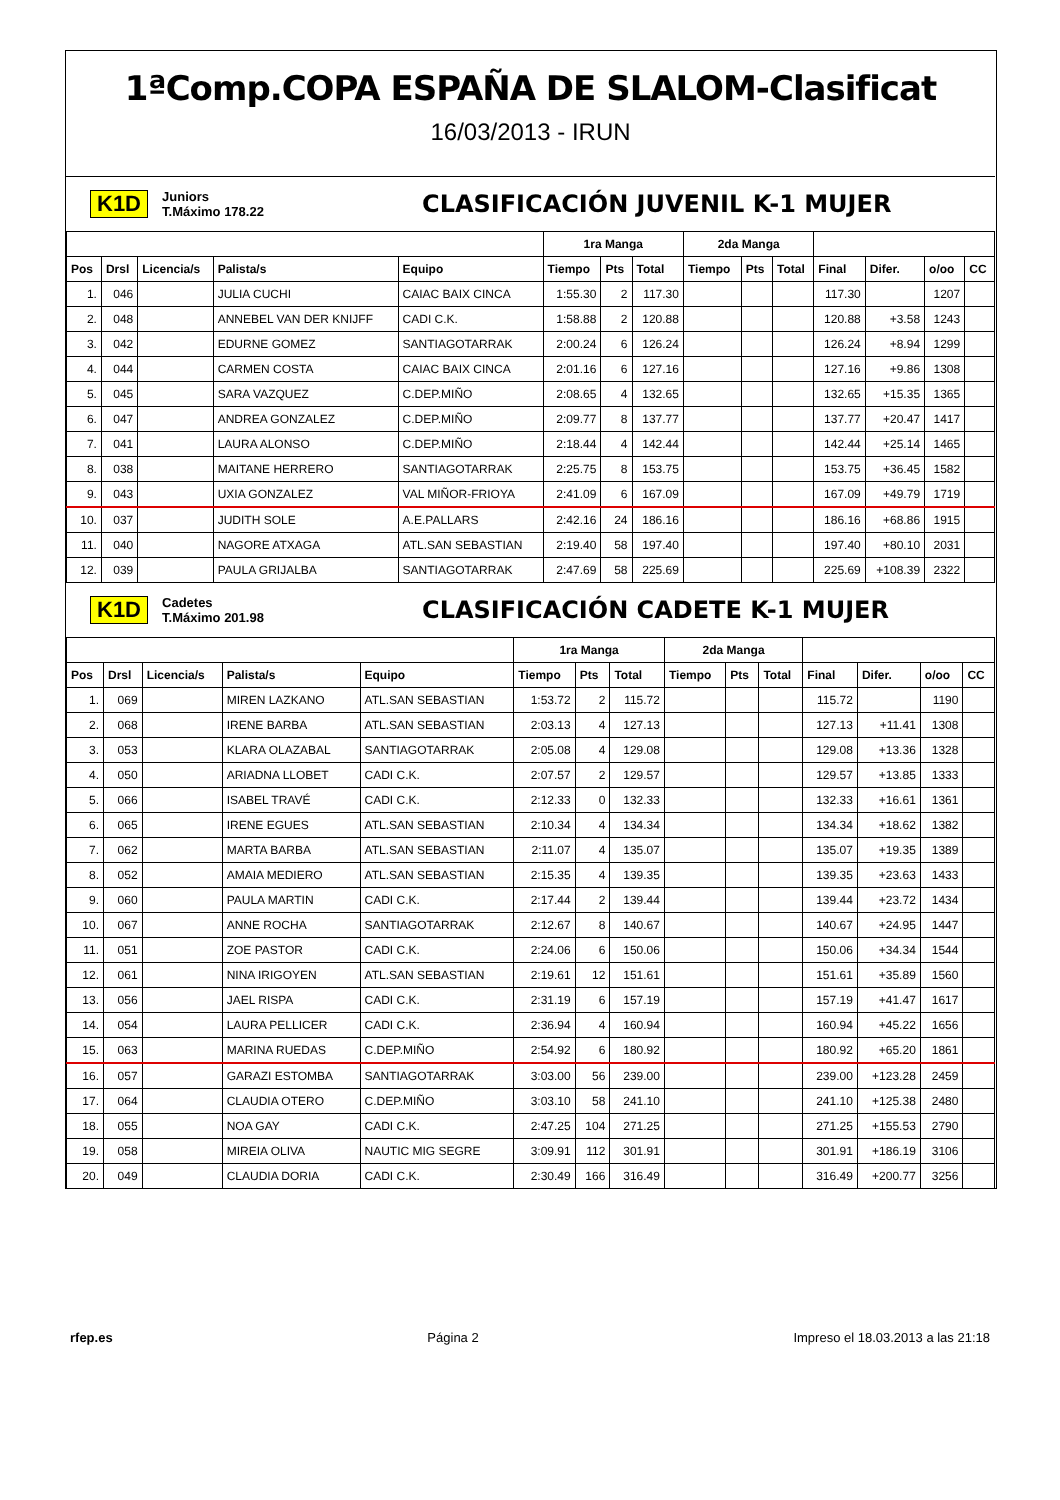1ªComp.COPA ESPAÑA DE SLALOM-Clasificat
16/03/2013 - IRUN
K1D Juniors
T.Máximo 178.22 CLASIFICACIÓN JUVENIL K-1 MUJER
| | | | | | 1ra Manga | | | 2da Manga | | | | | | |
| --- | --- | --- | --- | --- | --- | --- | --- | --- | --- | --- | --- | --- | --- | --- |
| Pos | Drsl | Licencia/s | Palista/s | Equipo | Tiempo | Pts | Total | Tiempo | Pts | Total | Final | Difer. | o/oo | CC |
| 1. | 046 | | JULIA CUCHI | CAIAC BAIX CINCA | 1:55.30 | 2 | 117.30 | | | | 117.30 | | 1207 | |
| 2. | 048 | | ANNEBEL VAN DER KNIJFF | CADI C.K. | 1:58.88 | 2 | 120.88 | | | | 120.88 | +3.58 | 1243 | |
| 3. | 042 | | EDURNE GOMEZ | SANTIAGOTARRAK | 2:00.24 | 6 | 126.24 | | | | 126.24 | +8.94 | 1299 | |
| 4. | 044 | | CARMEN COSTA | CAIAC BAIX CINCA | 2:01.16 | 6 | 127.16 | | | | 127.16 | +9.86 | 1308 | |
| 5. | 045 | | SARA VAZQUEZ | C.DEP.MIÑO | 2:08.65 | 4 | 132.65 | | | | 132.65 | +15.35 | 1365 | |
| 6. | 047 | | ANDREA GONZALEZ | C.DEP.MIÑO | 2:09.77 | 8 | 137.77 | | | | 137.77 | +20.47 | 1417 | |
| 7. | 041 | | LAURA ALONSO | C.DEP.MIÑO | 2:18.44 | 4 | 142.44 | | | | 142.44 | +25.14 | 1465 | |
| 8. | 038 | | MAITANE HERRERO | SANTIAGOTARRAK | 2:25.75 | 8 | 153.75 | | | | 153.75 | +36.45 | 1582 | |
| 9. | 043 | | UXIA GONZALEZ | VAL MIÑOR-FRIOYA | 2:41.09 | 6 | 167.09 | | | | 167.09 | +49.79 | 1719 | |
| 10. | 037 | | JUDITH SOLE | A.E.PALLARS | 2:42.16 | 24 | 186.16 | | | | 186.16 | +68.86 | 1915 | |
| 11. | 040 | | NAGORE ATXAGA | ATL.SAN SEBASTIAN | 2:19.40 | 58 | 197.40 | | | | 197.40 | +80.10 | 2031 | |
| 12. | 039 | | PAULA GRIJALBA | SANTIAGOTARRAK | 2:47.69 | 58 | 225.69 | | | | 225.69 | +108.39 | 2322 | |
K1D Cadetes
T.Máximo 201.98 CLASIFICACIÓN CADETE K-1 MUJER
| | | | | | 1ra Manga | | | 2da Manga | | | | | | |
| --- | --- | --- | --- | --- | --- | --- | --- | --- | --- | --- | --- | --- | --- | --- |
| Pos | Drsl | Licencia/s | Palista/s | Equipo | Tiempo | Pts | Total | Tiempo | Pts | Total | Final | Difer. | o/oo | CC |
| 1. | 069 | | MIREN LAZKANO | ATL.SAN SEBASTIAN | 1:53.72 | 2 | 115.72 | | | | 115.72 | | 1190 | |
| 2. | 068 | | IRENE BARBA | ATL.SAN SEBASTIAN | 2:03.13 | 4 | 127.13 | | | | 127.13 | +11.41 | 1308 | |
| 3. | 053 | | KLARA OLAZABAL | SANTIAGOTARRAK | 2:05.08 | 4 | 129.08 | | | | 129.08 | +13.36 | 1328 | |
| 4. | 050 | | ARIADNA LLOBET | CADI C.K. | 2:07.57 | 2 | 129.57 | | | | 129.57 | +13.85 | 1333 | |
| 5. | 066 | | ISABEL TRAVÉ | CADI C.K. | 2:12.33 | 0 | 132.33 | | | | 132.33 | +16.61 | 1361 | |
| 6. | 065 | | IRENE EGUES | ATL.SAN SEBASTIAN | 2:10.34 | 4 | 134.34 | | | | 134.34 | +18.62 | 1382 | |
| 7. | 062 | | MARTA BARBA | ATL.SAN SEBASTIAN | 2:11.07 | 4 | 135.07 | | | | 135.07 | +19.35 | 1389 | |
| 8. | 052 | | AMAIA MEDIERO | ATL.SAN SEBASTIAN | 2:15.35 | 4 | 139.35 | | | | 139.35 | +23.63 | 1433 | |
| 9. | 060 | | PAULA MARTIN | CADI C.K. | 2:17.44 | 2 | 139.44 | | | | 139.44 | +23.72 | 1434 | |
| 10. | 067 | | ANNE ROCHA | SANTIAGOTARRAK | 2:12.67 | 8 | 140.67 | | | | 140.67 | +24.95 | 1447 | |
| 11. | 051 | | ZOE PASTOR | CADI C.K. | 2:24.06 | 6 | 150.06 | | | | 150.06 | +34.34 | 1544 | |
| 12. | 061 | | NINA IRIGOYEN | ATL.SAN SEBASTIAN | 2:19.61 | 12 | 151.61 | | | | 151.61 | +35.89 | 1560 | |
| 13. | 056 | | JAEL RISPA | CADI C.K. | 2:31.19 | 6 | 157.19 | | | | 157.19 | +41.47 | 1617 | |
| 14. | 054 | | LAURA PELLICER | CADI C.K. | 2:36.94 | 4 | 160.94 | | | | 160.94 | +45.22 | 1656 | |
| 15. | 063 | | MARINA RUEDAS | C.DEP.MIÑO | 2:54.92 | 6 | 180.92 | | | | 180.92 | +65.20 | 1861 | |
| 16. | 057 | | GARAZI ESTOMBA | SANTIAGOTARRAK | 3:03.00 | 56 | 239.00 | | | | 239.00 | +123.28 | 2459 | |
| 17. | 064 | | CLAUDIA OTERO | C.DEP.MIÑO | 3:03.10 | 58 | 241.10 | | | | 241.10 | +125.38 | 2480 | |
| 18. | 055 | | NOA GAY | CADI C.K. | 2:47.25 | 104 | 271.25 | | | | 271.25 | +155.53 | 2790 | |
| 19. | 058 | | MIREIA OLIVA | NAUTIC MIG SEGRE | 3:09.91 | 112 | 301.91 | | | | 301.91 | +186.19 | 3106 | |
| 20. | 049 | | CLAUDIA DORIA | CADI C.K. | 2:30.49 | 166 | 316.49 | | | | 316.49 | +200.77 | 3256 | |
rfep.es Página 2 Impreso el 18.03.2013 a las 21:18